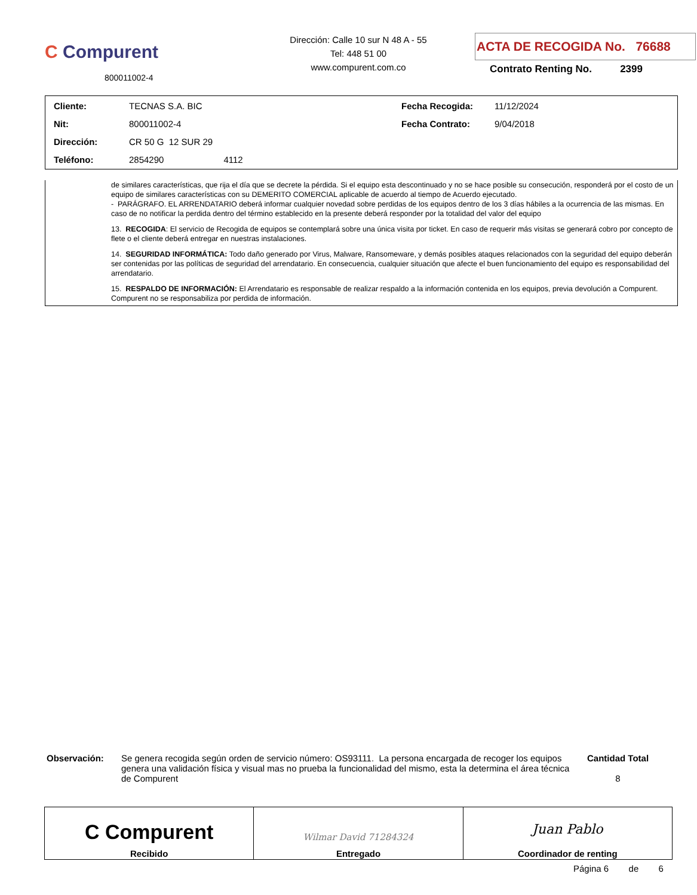C Compurent
800011002-4
Dirección: Calle 10 sur N 48 A - 55
Tel: 448 51 00
www.compurent.com.co
ACTA DE RECOGIDA No. 76688
Contrato Renting No. 2399
| Cliente: | TECNAS S.A. BIC | Fecha Recogida: | 11/12/2024 |
| Nit: | 800011002-4 | Fecha Contrato: | 9/04/2018 |
| Dirección: | CR 50 G 12 SUR 29 | | |
| Teléfono: | 2854290 4112 | | |
de similares características, que rija el día que se decrete la pérdida. Si el equipo esta descontinuado y no se hace posible su consecución, responderá por el costo de un equipo de similares características con su DEMERITO COMERCIAL aplicable de acuerdo al tiempo de Acuerdo ejecutado.
- PARÁGRAFO. EL ARRENDATARIO deberá informar cualquier novedad sobre perdidas de los equipos dentro de los 3 días hábiles a la ocurrencia de las mismas. En caso de no notificar la perdida dentro del término establecido en la presente deberá responder por la totalidad del valor del equipo
13. RECOGIDA: El servicio de Recogida de equipos se contemplará sobre una única visita por ticket. En caso de requerir más visitas se generará cobro por concepto de flete o el cliente deberá entregar en nuestras instalaciones.
14. SEGURIDAD INFORMÁTICA: Todo daño generado por Virus, Malware, Ransomeware, y demás posibles ataques relacionados con la seguridad del equipo deberán ser contenidas por las políticas de seguridad del arrendatario. En consecuencia, cualquier situación que afecte el buen funcionamiento del equipo es responsabilidad del arrendatario.
15. RESPALDO DE INFORMACIÓN: El Arrendatario es responsable de realizar respaldo a la información contenida en los equipos, previa devolución a Compurent. Compurent no se responsabiliza por perdida de información.
Observación: Se genera recogida según orden de servicio número: OS93111. La persona encargada de recoger los equipos genera una validación física y visual mas no prueba la funcionalidad del mismo, esta la determina el área técnica de Compurent
Cantidad Total
8
| C Compurent Recibido | Wilmar David 71284324 Entregado | Juan Pablo Coordinador de renting |
Página 6 de 6